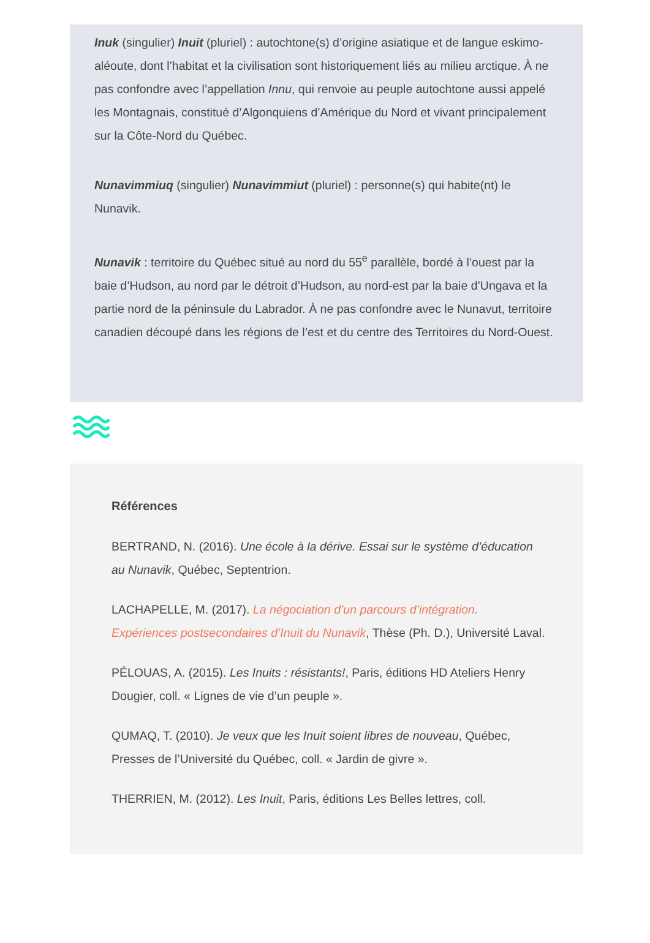Inuk (singulier) Inuit (pluriel) : autochtone(s) d’origine asiatique et de langue eskimo-aléoute, dont l’habitat et la civilisation sont historiquement liés au milieu arctique. À ne pas confondre avec l’appellation Innu, qui renvoie au peuple autochtone aussi appelé les Montagnais, constitué d’Algonquiens d’Amérique du Nord et vivant principalement sur la Côte-Nord du Québec.
Nunavimmiuq (singulier) Nunavimmiut (pluriel) : personne(s) qui habite(nt) le Nunavik.
Nunavik : territoire du Québec situé au nord du 55<sup>e</sup> parallèle, bordé à l’ouest par la baie d’Hudson, au nord par le détroit d’Hudson, au nord-est par la baie d’Ungava et la partie nord de la péninsule du Labrador. À ne pas confondre avec le Nunavut, territoire canadien découpé dans les régions de l’est et du centre des Territoires du Nord-Ouest.
Références
BERTRAND, N. (2016). Une école à la dérive. Essai sur le système d’éducation au Nunavik, Québec, Septentrion.
LACHAPELLE, M. (2017). La négociation d’un parcours d’intégration. Expériences postsecondaires d’Inuit du Nunavik, Thèse (Ph. D.), Université Laval.
PÉLOUAS, A. (2015). Les Inuits : résistants!, Paris, éditions HD Ateliers Henry Dougier, coll. « Lignes de vie d’un peuple ».
QUMAQ, T. (2010). Je veux que les Inuit soient libres de nouveau, Québec, Presses de l’Université du Québec, coll. « Jardin de givre ».
THERRIEN, M. (2012). Les Inuit, Paris, éditions Les Belles lettres, coll.